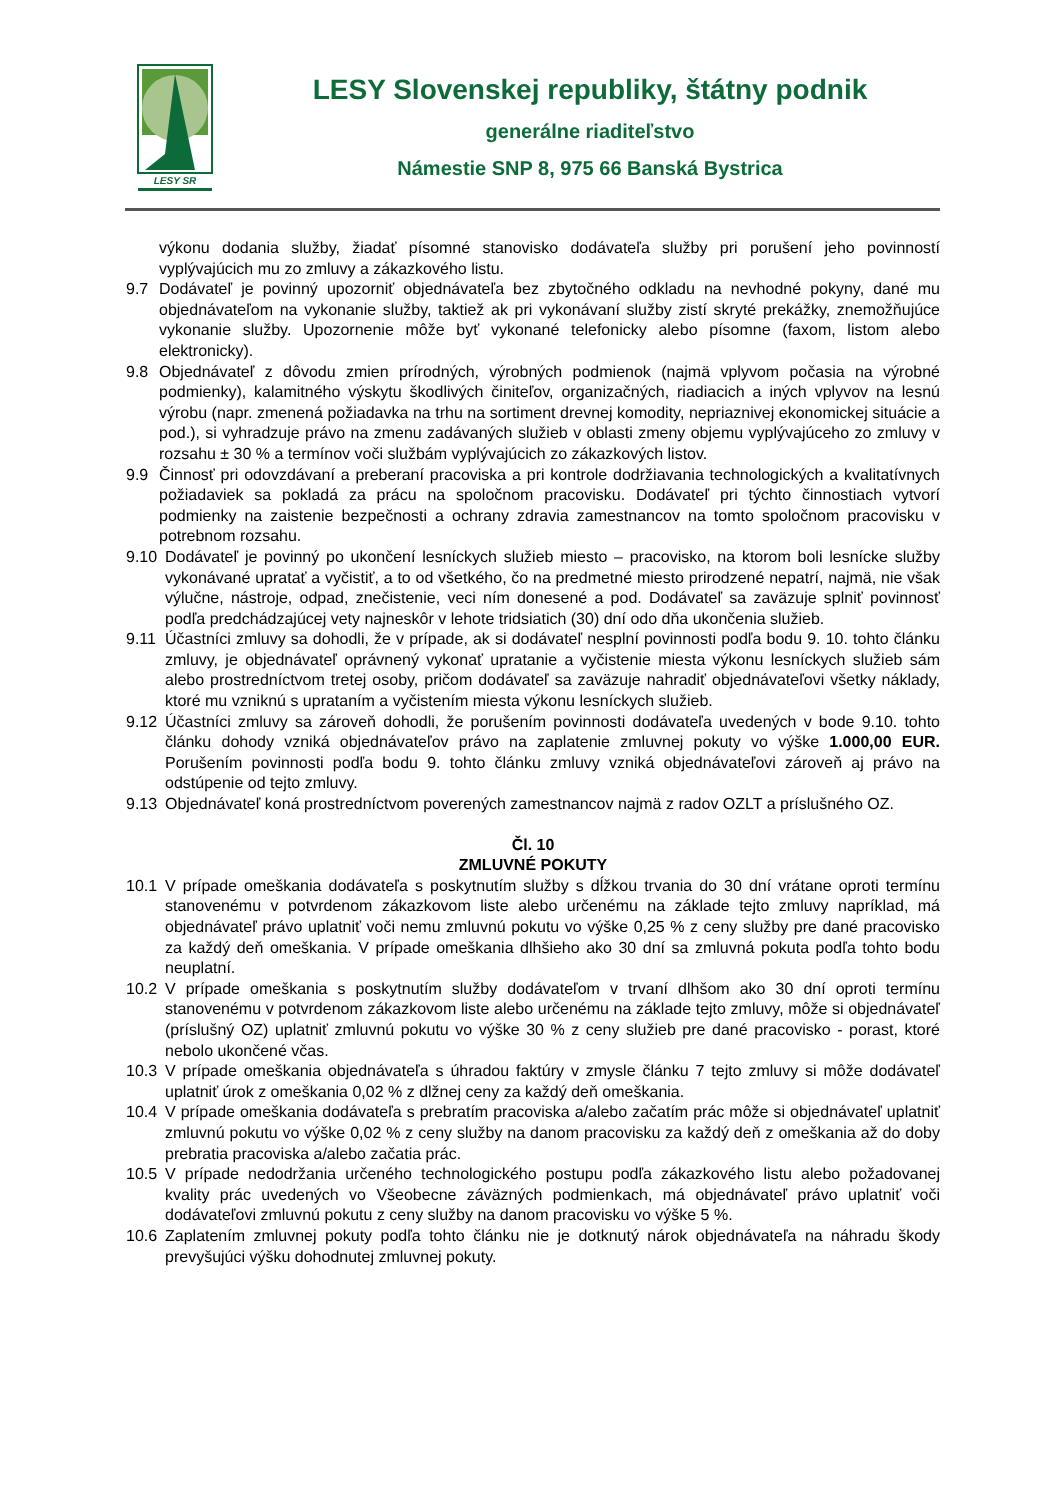LESY SR
LESY Slovenskej republiky, štátny podnik
generálne riaditeľstvo
Námestie SNP 8, 975 66 Banská Bystrica
výkonu dodania služby, žiadať písomné stanovisko dodávateľa služby pri porušení jeho povinností vyplývajúcich mu zo zmluvy a zákazkového listu.
9.7 Dodávateľ je povinný upozorniť objednávateľa bez zbytočného odkladu na nevhodné pokyny, dané mu objednávateľom na vykonanie služby, taktiež ak pri vykonávaní služby zistí skryté prekážky, znemožňujúce vykonanie služby. Upozornenie môže byť vykonané telefonicky alebo písomne (faxom, listom alebo elektronicky).
9.8 Objednávateľ z dôvodu zmien prírodných, výrobných podmienok (najmä vplyvom počasia na výrobné podmienky), kalamitného výskytu škodlivých činiteľov, organizačných, riadiacich a iných vplyvov na lesnú výrobu (napr. zmenená požiadavka na trhu na sortiment drevnej komodity, nepriaznivej ekonomickej situácie a pod.), si vyhradzuje právo na zmenu zadávaných služieb v oblasti zmeny objemu vyplývajúceho zo zmluvy v rozsahu ± 30 % a termínov voči službám vyplývajúcich zo zákazkových listov.
9.9 Činnosť pri odovzdávaní a preberaní pracoviska a pri kontrole dodržiavania technologických a kvalitatívnych požiadaviek sa pokladá za prácu na spoločnom pracovisku. Dodávateľ pri týchto činnostiach vytvorí podmienky na zaistenie bezpečnosti a ochrany zdravia zamestnancov na tomto spoločnom pracovisku v potrebnom rozsahu.
9.10 Dodávateľ je povinný po ukončení lesníckych služieb miesto – pracovisko, na ktorom boli lesnícke služby vykonávané upratať a vyčistiť, a to od všetkého, čo na predmetné miesto prirodzené nepatrí, najmä, nie však výlučne, nástroje, odpad, znečistenie, veci ním donesené a pod. Dodávateľ sa zaväzuje splniť povinnosť podľa predchádzajúcej vety najneskôr v lehote tridsiatich (30) dní odo dňa ukončenia služieb.
9.11 Účastníci zmluvy sa dohodli, že v prípade, ak si dodávateľ nesplní povinnosti podľa bodu 9. 10. tohto článku zmluvy, je objednávateľ oprávnený vykonať upratanie a vyčistenie miesta výkonu lesníckych služieb sám alebo prostredníctvom tretej osoby, pričom dodávateľ sa zaväzuje nahradiť objednávateľovi všetky náklady, ktoré mu vzniknú s uprataním a vyčistením miesta výkonu lesníckych služieb.
9.12 Účastníci zmluvy sa zároveň dohodli, že porušením povinnosti dodávateľa uvedených v bode 9.10. tohto článku dohody vzniká objednávateľov právo na zaplatenie zmluvnej pokuty vo výške 1.000,00 EUR. Porušením povinnosti podľa bodu 9. tohto článku zmluvy vzniká objednávateľovi zároveň aj právo na odstúpenie od tejto zmluvy.
9.13 Objednávateľ koná prostredníctvom poverených zamestnancov najmä z radov OZLT a príslušného OZ.
Čl. 10
ZMLUVNÉ POKUTY
10.1 V prípade omeškania dodávateľa s poskytnutím služby s dĺžkou trvania do 30 dní vrátane oproti termínu stanovenému v potvrdenom zákazkovom liste alebo určenému na základe tejto zmluvy napríklad, má objednávateľ právo uplatniť voči nemu zmluvnú pokutu vo výške 0,25 % z ceny služby pre dané pracovisko za každý deň omeškania. V prípade omeškania dlhšieho ako 30 dní sa zmluvná pokuta podľa tohto bodu neuplatní.
10.2 V prípade omeškania s poskytnutím služby dodávateľom v trvaní dlhšom ako 30 dní oproti termínu stanovenému v potvrdenom zákazkovom liste alebo určenému na základe tejto zmluvy, môže si objednávateľ (príslušný OZ) uplatniť zmluvnú pokutu vo výške 30 % z ceny služieb pre dané pracovisko - porast, ktoré nebolo ukončené včas.
10.3 V prípade omeškania objednávateľa s úhradou faktúry v zmysle článku 7 tejto zmluvy si môže dodávateľ uplatniť úrok z omeškania 0,02 % z dlžnej ceny za každý deň omeškania.
10.4 V prípade omeškania dodávateľa s prebratím pracoviska a/alebo začatím prác môže si objednávateľ uplatniť zmluvnú pokutu vo výške 0,02 % z ceny služby na danom pracovisku za každý deň z omeškania až do doby prebratia pracoviska a/alebo začatia prác.
10.5 V prípade nedodržania určeného technologického postupu podľa zákazkového listu alebo požadovanej kvality prác uvedených vo Všeobecne záväzných podmienkach, má objednávateľ právo uplatniť voči dodávateľovi zmluvnú pokutu z ceny služby na danom pracovisku vo výške 5 %.
10.6 Zaplatením zmluvnej pokuty podľa tohto článku nie je dotknutý nárok objednávateľa na náhradu škody prevyšujúci výšku dohodnutej zmluvnej pokuty.